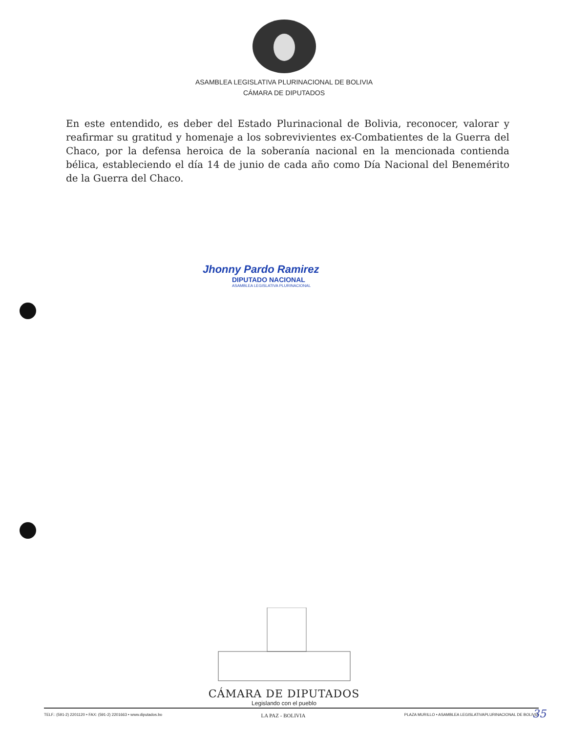ASAMBLEA LEGISLATIVA PLURINACIONAL DE BOLIVIA
CÁMARA DE DIPUTADOS
En este entendido, es deber del Estado Plurinacional de Bolivia, reconocer, valorar y reafirmar su gratitud y homenaje a los sobrevivientes ex-Combatientes de la Guerra del Chaco, por la defensa heroica de la soberanía nacional en la mencionada contienda bélica, estableciendo el día 14 de junio de cada año como Día Nacional del Benemérito de la Guerra del Chaco.
Jhonny Pardo Ramirez
DIPUTADO NACIONAL
ASAMBLEA LEGISLATIVA PLURINACIONAL
CÁMARA DE DIPUTADOS
Legislando con el pueblo
TELF.: (591-2) 2201120 • FAX: (591-2) 2201663 • www.diputados.bo LA PAZ - BOLIVIA PLAZA MURILLO • ASAMBLEA LEGISLATIVAPLURINACIONAL DE BOLIVIA
35